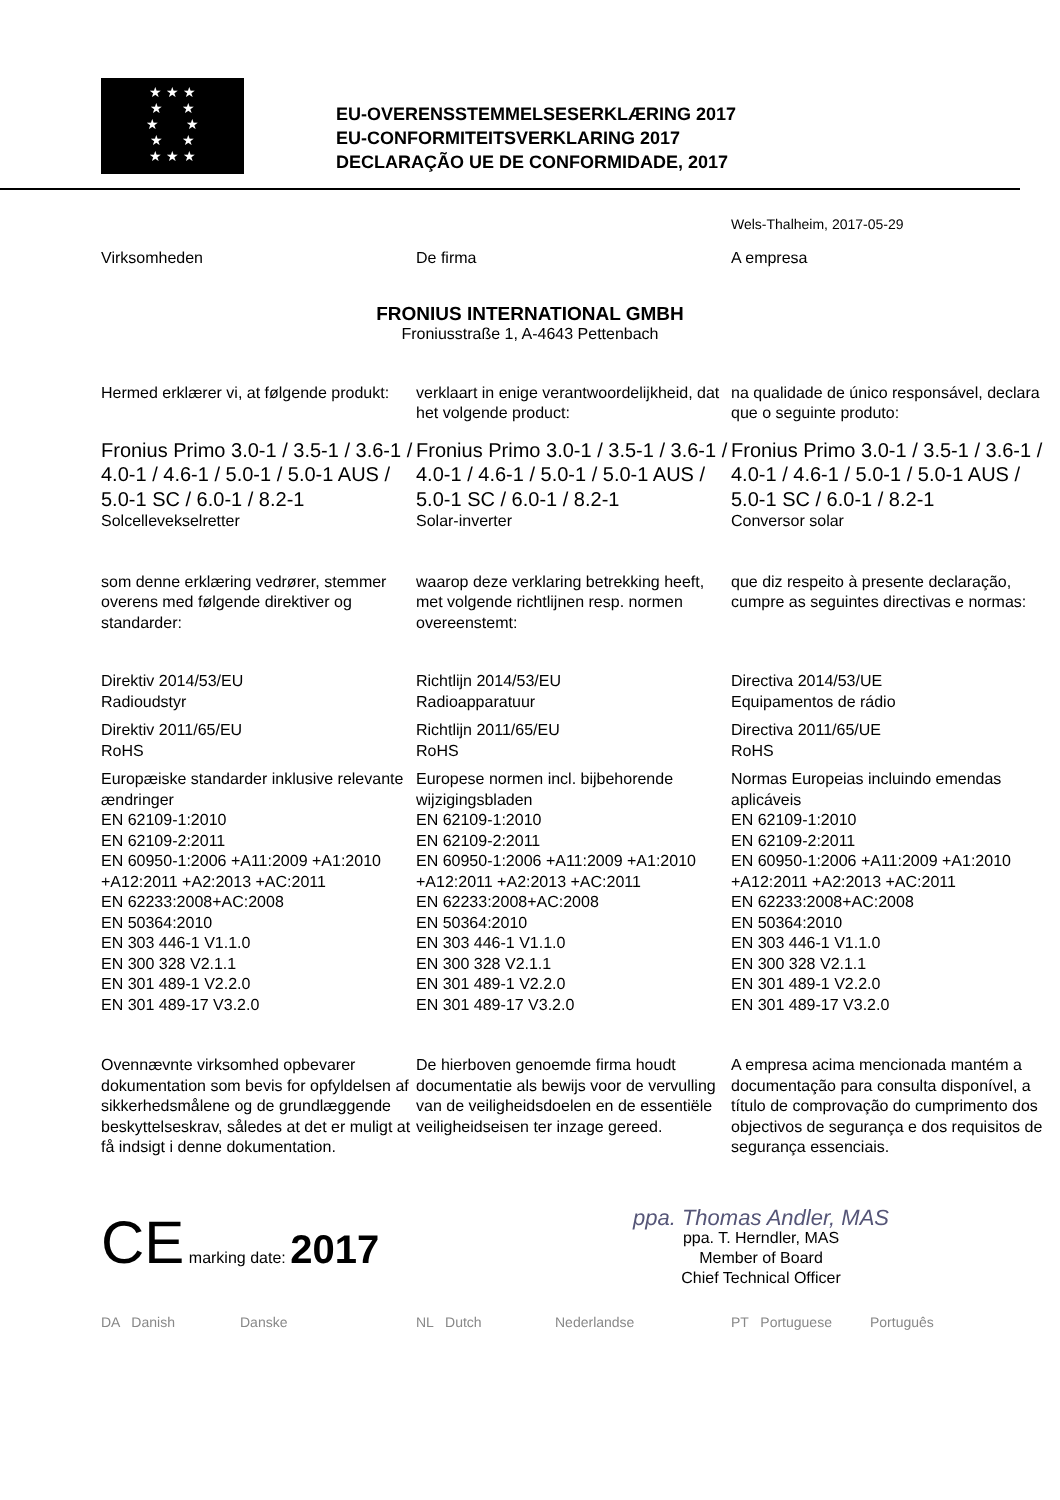★ ★ ★
★ ★
★ ★
★ ★
★ ★ ★
EU-OVERENSSTEMMELSESERKLÆRING 2017
EU-CONFORMITEITSVERKLARING 2017
DECLARAÇÃO UE DE CONFORMIDADE, 2017
Wels-Thalheim, 2017-05-29
Virksomheden De firma A empresa
FRONIUS INTERNATIONAL GMBH
Froniusstraße 1, A-4643 Pettenbach
Hermed erklærer vi, at følgende produkt:
verklaart in enige verantwoordelijkheid, dat het volgende product:
na qualidade de único responsável, declara que o seguinte produto:
Fronius Primo 3.0-1 / 3.5-1 / 3.6-1 / 4.0-1 / 4.6-1 / 5.0-1 / 5.0-1 AUS / 5.0-1 SC / 6.0-1 / 8.2-1
Solcellevekselretter
Fronius Primo 3.0-1 / 3.5-1 / 3.6-1 / 4.0-1 / 4.6-1 / 5.0-1 / 5.0-1 AUS / 5.0-1 SC / 6.0-1 / 8.2-1
Solar-inverter
Fronius Primo 3.0-1 / 3.5-1 / 3.6-1 / 4.0-1 / 4.6-1 / 5.0-1 / 5.0-1 AUS / 5.0-1 SC / 6.0-1 / 8.2-1
Conversor solar
som denne erklæring vedrører, stemmer overens med følgende direktiver og standarder:
waarop deze verklaring betrekking heeft, met volgende richtlijnen resp. normen overeenstemt:
que diz respeito à presente declaração, cumpre as seguintes directivas e normas:
Direktiv 2014/53/EU
Radioudstyr
Direktiv 2011/65/EU
RoHS
Europæiske standarder inklusive relevante ændringer
EN 62109-1:2010
EN 62109-2:2011
EN 60950-1:2006 +A11:2009 +A1:2010 +A12:2011 +A2:2013 +AC:2011
EN 62233:2008+AC:2008
EN 50364:2010
EN 303 446-1 V1.1.0
EN 300 328 V2.1.1
EN 301 489-1 V2.2.0
EN 301 489-17 V3.2.0
Richtlijn 2014/53/EU
Radioapparatuur
Richtlijn 2011/65/EU
RoHS
Europese normen incl. bijbehorende wijzigingsbladen
EN 62109-1:2010
EN 62109-2:2011
EN 60950-1:2006 +A11:2009 +A1:2010 +A12:2011 +A2:2013 +AC:2011
EN 62233:2008+AC:2008
EN 50364:2010
EN 303 446-1 V1.1.0
EN 300 328 V2.1.1
EN 301 489-1 V2.2.0
EN 301 489-17 V3.2.0
Directiva 2014/53/UE
Equipamentos de rádio
Directiva 2011/65/UE
RoHS
Normas Europeias incluindo emendas aplicáveis
EN 62109-1:2010
EN 62109-2:2011
EN 60950-1:2006 +A11:2009 +A1:2010 +A12:2011 +A2:2013 +AC:2011
EN 62233:2008+AC:2008
EN 50364:2010
EN 303 446-1 V1.1.0
EN 300 328 V2.1.1
EN 301 489-1 V2.2.0
EN 301 489-17 V3.2.0
Ovennævnte virksomhed opbevarer dokumentation som bevis for opfyldelsen af sikkerhedsmålene og de grundlæggende beskyttelseskrav, således at det er muligt at få indsigt i denne dokumentation.
De hierboven genoemde firma houdt documentatie als bewijs voor de vervulling van de veiligheidsdoelen en de essentiële veiligheidseisen ter inzage gereed.
A empresa acima mencionada mantém a documentação para consulta disponível, a título de comprovação do cumprimento dos objectivos de segurança e dos requisitos de segurança essenciais.
CE marking date: 2017
ppa. Thomas Andler, MAS
ppa. T. Herndler, MAS
Member of Board
Chief Technical Officer
DA Danish Danske NL Dutch Nederlandse PT Portuguese Português